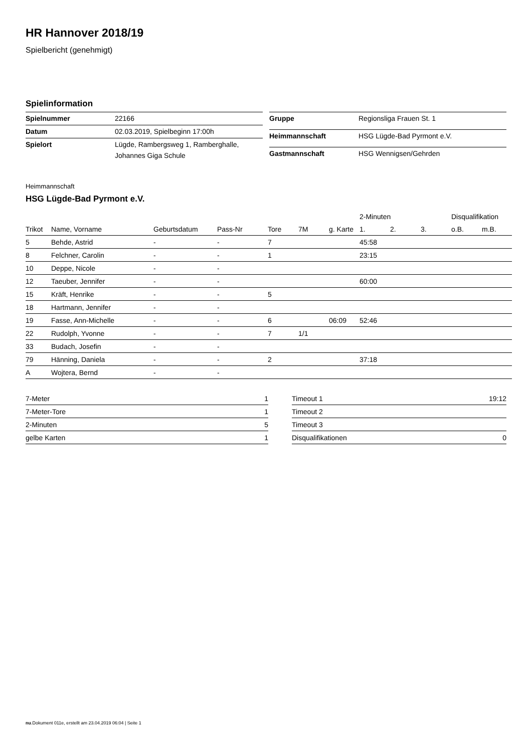HR Hannover 2018/19
Spielbericht (genehmigt)
Spielinformation
| Spielnummer | 22166 |
| Datum | 02.03.2019, Spielbeginn 17:00h |
| Spielort | Lügde, Rambergsweg 1, Ramberghalle, Johannes Giga Schule |
| Gruppe | Regionsliga Frauen St. 1 |
| Heimmannschaft | HSG Lügde-Bad Pyrmont e.V. |
| Gastmannschaft | HSG Wennigsen/Gehrden |
Heimmannschaft
HSG Lügde-Bad Pyrmont e.V.
| | | | | | | | 2-Minuten | | | Disqualifikation | |
| --- | --- | --- | --- | --- | --- | --- | --- | --- | --- | --- | --- |
| Trikot | Name, Vorname | Geburtsdatum | Pass-Nr | Tore | 7M | g. Karte | 1. | 2. | 3. | o.B. | m.B. |
| 5 | Behde, Astrid | - | - | 7 | | | 45:58 | | | | |
| 8 | Felchner, Carolin | - | - | 1 | | | 23:15 | | | | |
| 10 | Deppe, Nicole | - | - | | | | | | | | |
| 12 | Taeuber, Jennifer | - | - | | | | 60:00 | | | | |
| 15 | Kräft, Henrike | - | - | 5 | | | | | | | |
| 18 | Hartmann, Jennifer | - | - | | | | | | | | |
| 19 | Fasse, Ann-Michelle | - | - | 6 | | 06:09 | 52:46 | | | | |
| 22 | Rudolph, Yvonne | - | - | 7 | 1/1 | | | | | | |
| 33 | Budach, Josefin | - | - | | | | | | | | |
| 79 | Hänning, Daniela | - | - | 2 | | | 37:18 | | | | |
| A | Wojtera, Bernd | - | - | | | | | | | | |
| 7-Meter | 1 |
| 7-Meter-Tore | 1 |
| 2-Minuten | 5 |
| gelbe Karten | 1 |
| Timeout 1 | 19:12 |
| Timeout 2 | |
| Timeout 3 | |
| Disqualifikationen | 0 |
nu.Dokument 011e, erstellt am 23.04.2019 06:04 | Seite 1